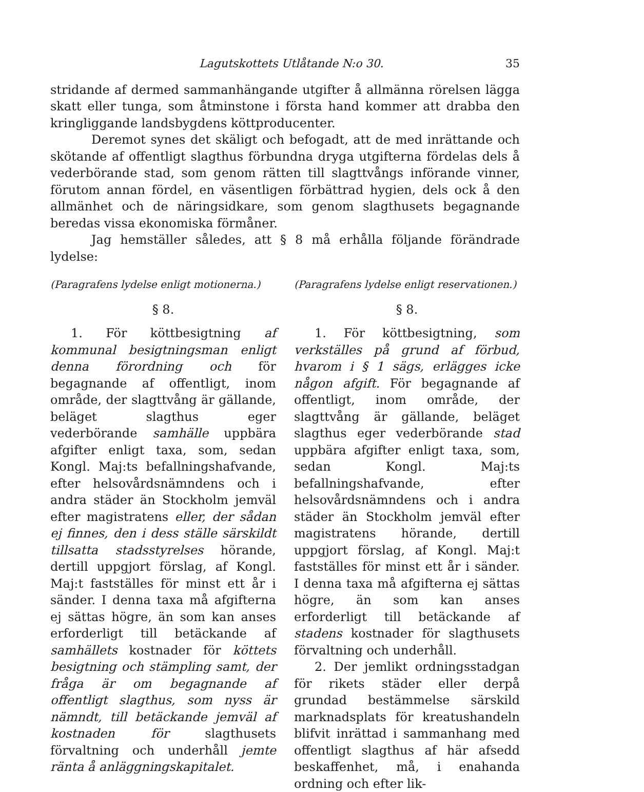Lagutskottets Utlåtande N:o 30. 35
stridande af dermed sammanhängande utgifter å allmänna rörelsen lägga skatt eller tunga, som åtminstone i första hand kommer att drabba den kringliggande landsbygdens köttproducenter.
Deremot synes det skäligt och befogadt, att de med inrättande och skötande af offentligt slagthus förbundna dryga utgifterna fördelas dels å vederbörande stad, som genom rätten till slagttvångs införande vinner, förutom annan fördel, en väsentligen förbättrad hygien, dels ock å den allmänhet och de näringsidkare, som genom slagthusets begagnande beredas vissa ekonomiska förmåner.
Jag hemställer således, att § 8 må erhålla följande förändrade lydelse:
(Paragrafens lydelse enligt motionerna.)
§ 8.
1. För köttbesigtning af kommunal besigtningsman enligt denna förordning och för begagnande af offentligt, inom område, der slagttvång är gällande, beläget slagthus eger vederbörande samhälle uppbära afgifter enligt taxa, som, sedan Kongl. Maj:ts befallningshafvande, efter helsovårdsnämndens och i andra städer än Stockholm jemväl efter magistratens eller, der sådan ej finnes, den i dess ställe särskildt tillsatta stadsstyrelses hörande, dertill uppgjort förslag, af Kongl. Maj:t fastställes för minst ett år i sänder. I denna taxa må afgifterna ej sättas högre, än som kan anses erforderligt till betäckande af samhällets kostnader för köttets besigtning och stämpling samt, der fråga är om begagnande af offentligt slagthus, som nyss är nämndt, till betäckande jemväl af kostnaden för slagthusets förvaltning och underhåll jemte ränta å anläggningskapitalet.
(Paragrafens lydelse enligt reservationen.)
§ 8.
1. För köttbesigtning, som verkställes på grund af förbud, hvarom i § 1 sägs, erlägges icke någon afgift. För begagnande af offentligt, inom område, der slagttvång är gällande, beläget slagthus eger vederbörande stad uppbära afgifter enligt taxa, som, sedan Kongl. Maj:ts befallningshafvande, efter helsovårdsnämndens och i andra städer än Stockholm jemväl efter magistratens hörande, dertill uppgjort förslag, af Kongl. Maj:t fastställes för minst ett år i sänder. I denna taxa må afgifterna ej sättas högre, än som kan anses erforderligt till betäckande af stadens kostnader för slagthusets förvaltning och underhåll.
2. Der jemlikt ordningsstadgan för rikets städer eller derpå grundad bestämmelse särskild marknadsplats för kreatushandeln blifvit inrättad i sammanhang med offentligt slagthus af här afsedd beskaffenhet, må, i enahanda ordning och efter lik-